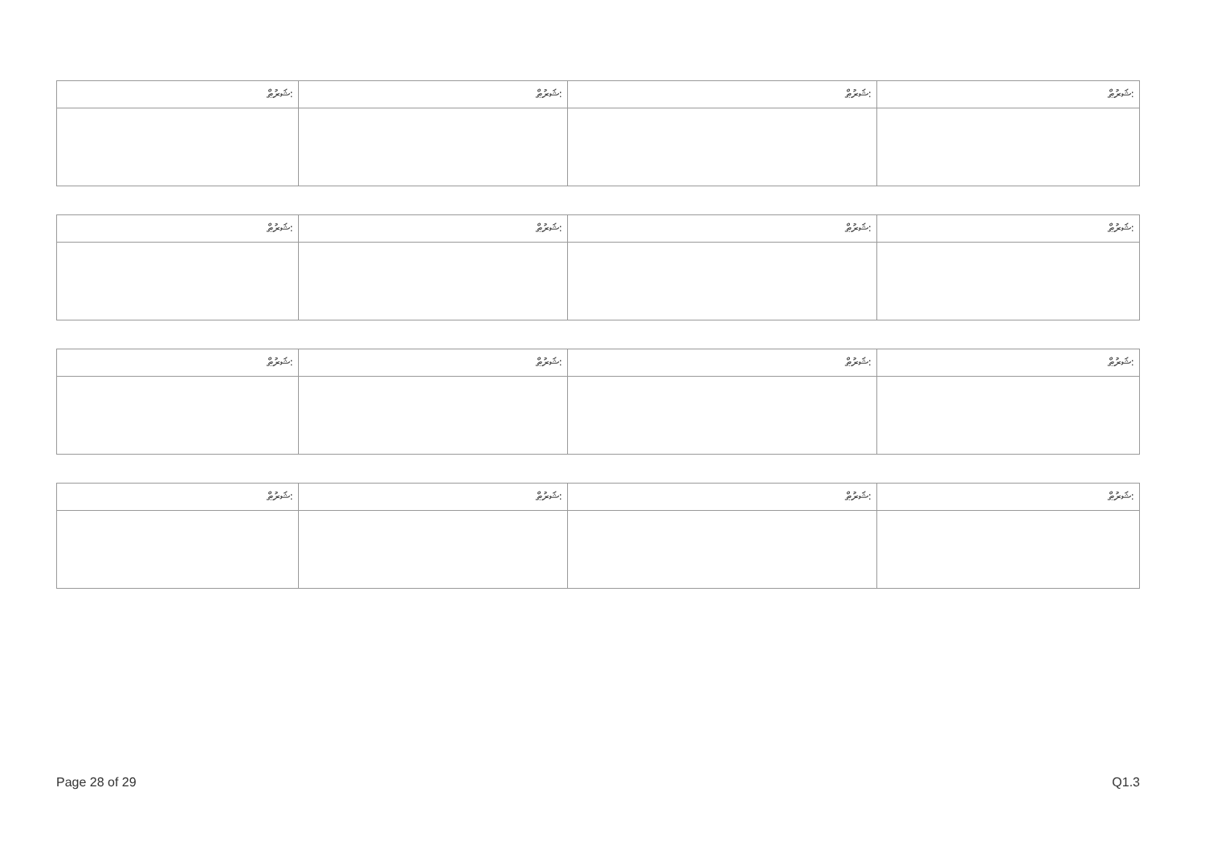| ޝަރުޠް: | ޝަރުޠް: | ޝަރުޠް: | ޝަރުޠް: |
| ޝަރުޠް: | ޝަރުޠް: | ޝަރުޠް: | ޝަރުޠް: |
| ޝަރުޠް: | ޝަރުޠް: | ޝަރުޠް: | ޝަރުޠް: |
| ޝަރުޠް: | ޝަރުޠް: | ޝަރުޠް: | ޝަރުޠް: |
Page 28 of 29 Q1.3